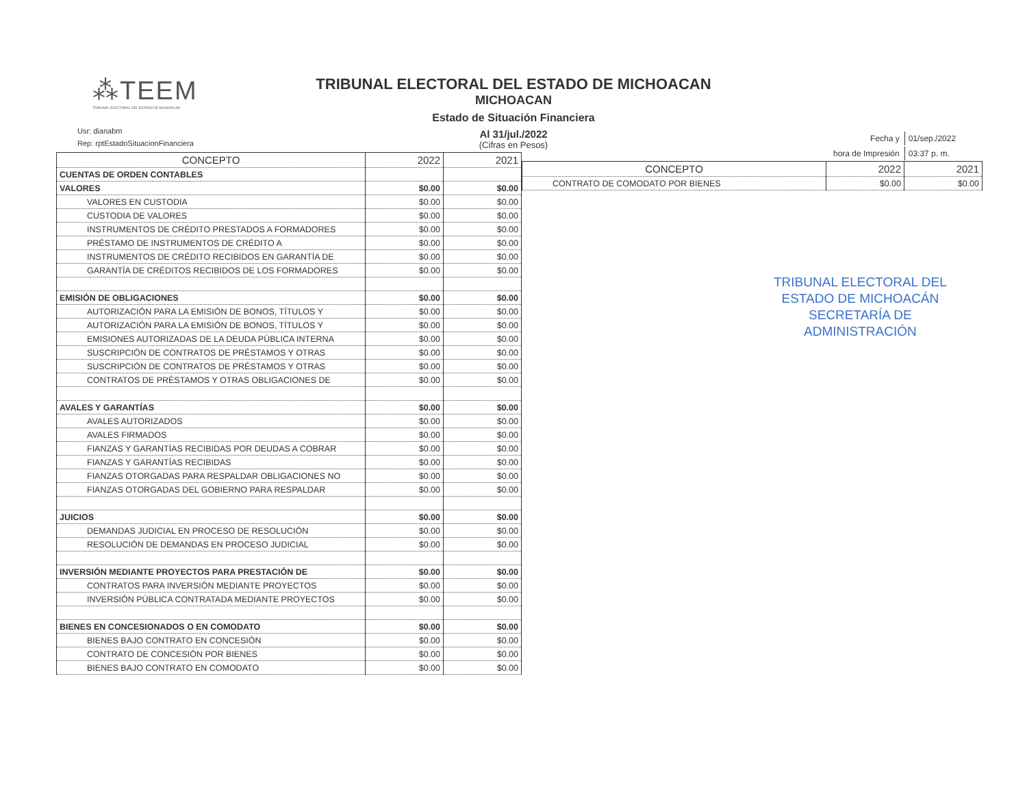⁂TEEM
TRIBUNAL ELECTORAL DEL ESTADO DE MICHOACAN
TRIBUNAL ELECTORAL DEL ESTADO DE MICHOACAN
MICHOACAN
Estado de Situación Financiera
Al 31/jul./2022
(Cifras en Pesos)
Usr: dianabm
Rep: rptEstadoSituacionFinanciera
| Fecha y | 01/sep./2022 |
| hora de Impresión | 03:37 p. m. |
| CONCEPTO | 2022 | 2021 |
| --- | --- | --- |
| CUENTAS DE ORDEN CONTABLES | | |
| VALORES | $0.00 | $0.00 |
| VALORES EN CUSTODIA | $0.00 | $0.00 |
| CUSTODIA DE VALORES | $0.00 | $0.00 |
| INSTRUMENTOS DE CRÉDITO PRESTADOS A FORMADORES | $0.00 | $0.00 |
| PRÉSTAMO DE INSTRUMENTOS DE CRÉDITO A | $0.00 | $0.00 |
| INSTRUMENTOS DE CRÉDITO RECIBIDOS EN GARANTÍA DE | $0.00 | $0.00 |
| GARANTÍA DE CRÉDITOS RECIBIDOS DE LOS FORMADORES | $0.00 | $0.00 |
| EMISIÓN DE OBLIGACIONES | $0.00 | $0.00 |
| AUTORIZACIÓN PARA LA EMISIÓN DE BONOS, TÍTULOS Y | $0.00 | $0.00 |
| AUTORIZACIÓN PARA LA EMISIÓN DE BONOS, TÍTULOS Y | $0.00 | $0.00 |
| EMISIONES AUTORIZADAS DE LA DEUDA PÚBLICA INTERNA | $0.00 | $0.00 |
| SUSCRIPCIÓN DE CONTRATOS DE PRÉSTAMOS Y OTRAS | $0.00 | $0.00 |
| SUSCRIPCIÓN DE CONTRATOS DE PRÉSTAMOS Y OTRAS | $0.00 | $0.00 |
| CONTRATOS DE PRÉSTAMOS Y OTRAS OBLIGACIONES DE | $0.00 | $0.00 |
| AVALES Y GARANTÍAS | $0.00 | $0.00 |
| AVALES AUTORIZADOS | $0.00 | $0.00 |
| AVALES FIRMADOS | $0.00 | $0.00 |
| FIANZAS Y GARANTÍAS RECIBIDAS POR DEUDAS A COBRAR | $0.00 | $0.00 |
| FIANZAS Y GARANTÍAS RECIBIDAS | $0.00 | $0.00 |
| FIANZAS OTORGADAS PARA RESPALDAR OBLIGACIONES NO | $0.00 | $0.00 |
| FIANZAS OTORGADAS DEL GOBIERNO PARA RESPALDAR | $0.00 | $0.00 |
| JUICIOS | $0.00 | $0.00 |
| DEMANDAS JUDICIAL EN PROCESO DE RESOLUCIÓN | $0.00 | $0.00 |
| RESOLUCIÓN DE DEMANDAS EN PROCESO JUDICIAL | $0.00 | $0.00 |
| INVERSIÓN MEDIANTE PROYECTOS PARA PRESTACIÓN DE | $0.00 | $0.00 |
| CONTRATOS PARA INVERSIÓN MEDIANTE PROYECTOS | $0.00 | $0.00 |
| INVERSIÓN PÚBLICA CONTRATADA MEDIANTE PROYECTOS | $0.00 | $0.00 |
| BIENES EN CONCESIONADOS O EN COMODATO | $0.00 | $0.00 |
| BIENES BAJO CONTRATO EN CONCESIÓN | $0.00 | $0.00 |
| CONTRATO DE CONCESIÓN POR BIENES | $0.00 | $0.00 |
| BIENES BAJO CONTRATO EN COMODATO | $0.00 | $0.00 |
| CONCEPTO | 2022 | 2021 |
| --- | --- | --- |
| CONTRATO DE COMODATO POR BIENES | $0.00 | $0.00 |
TRIBUNAL ELECTORAL DEL
ESTADO DE MICHOACÁN
SECRETARÍA DE
ADMINISTRACIÓN